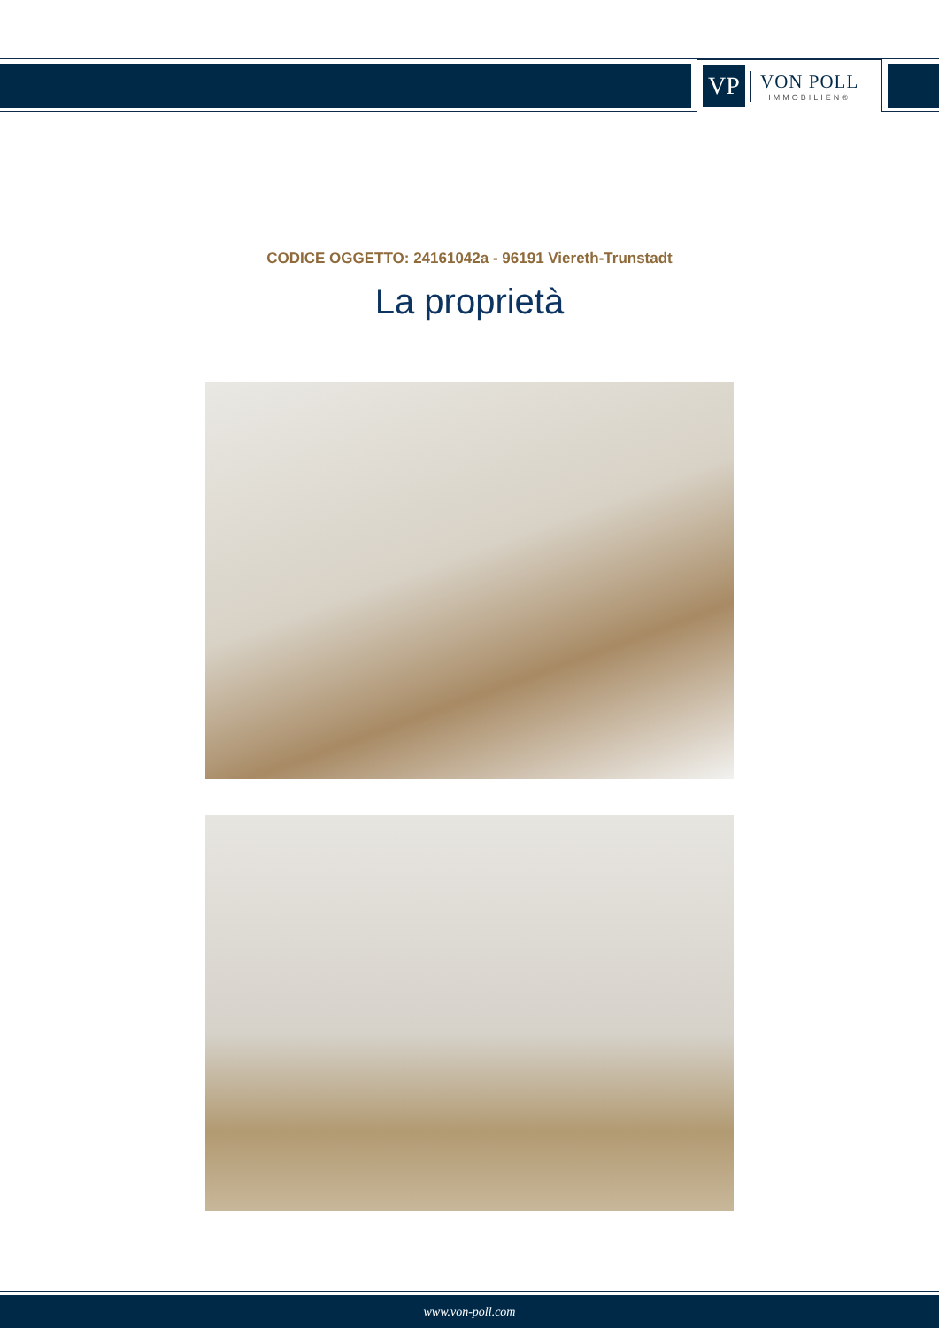VP
VON POLL
IMMOBILIEN®
CODICE OGGETTO: 24161042a - 96191 Viereth-Trunstadt
La proprietà
www.von-poll.com